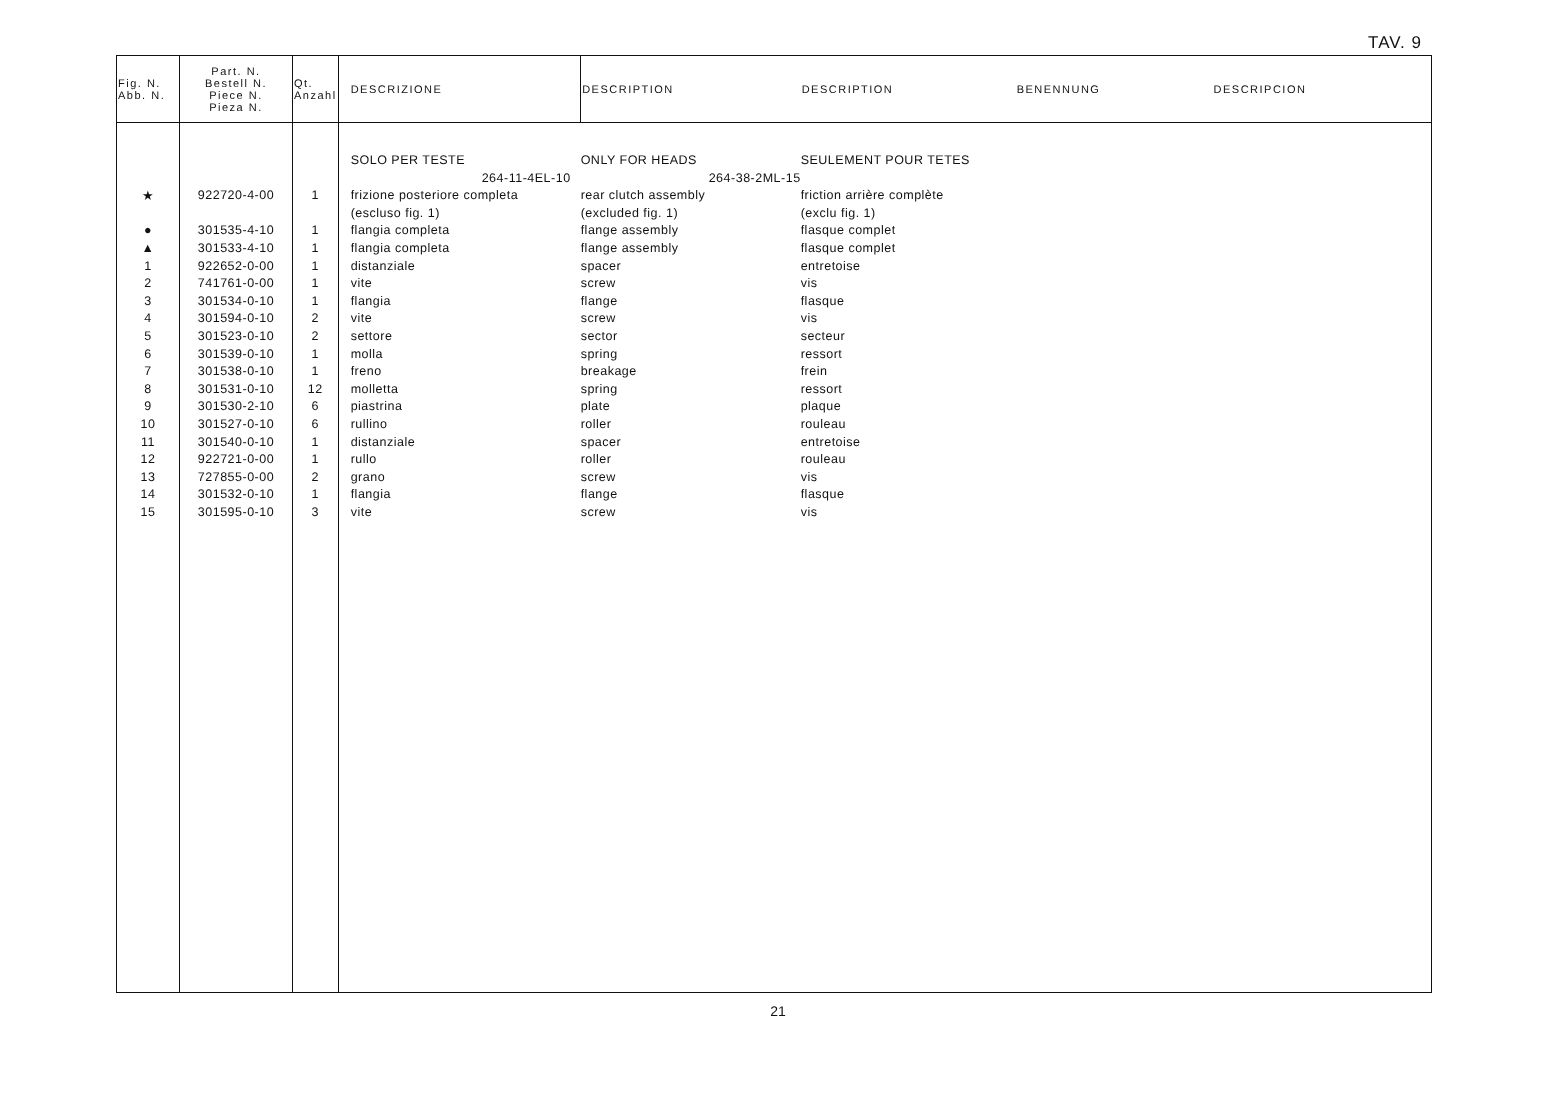TAV. 9
| Fig. N. Abb. N. | Part. N. Bestell N. Piece N. Pieza N. | Qt. Anzahl | DESCRIZIONE | DESCRIPTION | DESCRIPTION | BENENNUNG | DESCRIPCION |
| --- | --- | --- | --- | --- | --- | --- | --- |
| | | | SOLO PER TESTE | ONLY FOR HEADS | SEULEMENT POUR TETES | | |
| | | | 264-11-4EL-10 | 264-38-2ML-15 | | | |
| ★ | 922720-4-00 | 1 | frizione posteriore completa | rear clutch assembly | friction arrière complète | | |
| | | | (escluso fig. 1) | (excluded fig. 1) | (exclu fig. 1) | | |
| ● | 301535-4-10 | 1 | flangia completa | flange assembly | flasque complet | | |
| ▲ | 301533-4-10 | 1 | flangia completa | flange assembly | flasque complet | | |
| 1 | 922652-0-00 | 1 | distanziale | spacer | entretoise | | |
| 2 | 741761-0-00 | 1 | vite | screw | vis | | |
| 3 | 301534-0-10 | 1 | flangia | flange | flasque | | |
| 4 | 301594-0-10 | 2 | vite | screw | vis | | |
| 5 | 301523-0-10 | 2 | settore | sector | secteur | | |
| 6 | 301539-0-10 | 1 | molla | spring | ressort | | |
| 7 | 301538-0-10 | 1 | freno | breakage | frein | | |
| 8 | 301531-0-10 | 12 | molletta | spring | ressort | | |
| 9 | 301530-2-10 | 6 | piastrina | plate | plaque | | |
| 10 | 301527-0-10 | 6 | rullino | roller | rouleau | | |
| 11 | 301540-0-10 | 1 | distanziale | spacer | entretoise | | |
| 12 | 922721-0-00 | 1 | rullo | roller | rouleau | | |
| 13 | 727855-0-00 | 2 | grano | screw | vis | | |
| 14 | 301532-0-10 | 1 | flangia | flange | flasque | | |
| 15 | 301595-0-10 | 3 | vite | screw | vis | | |
21